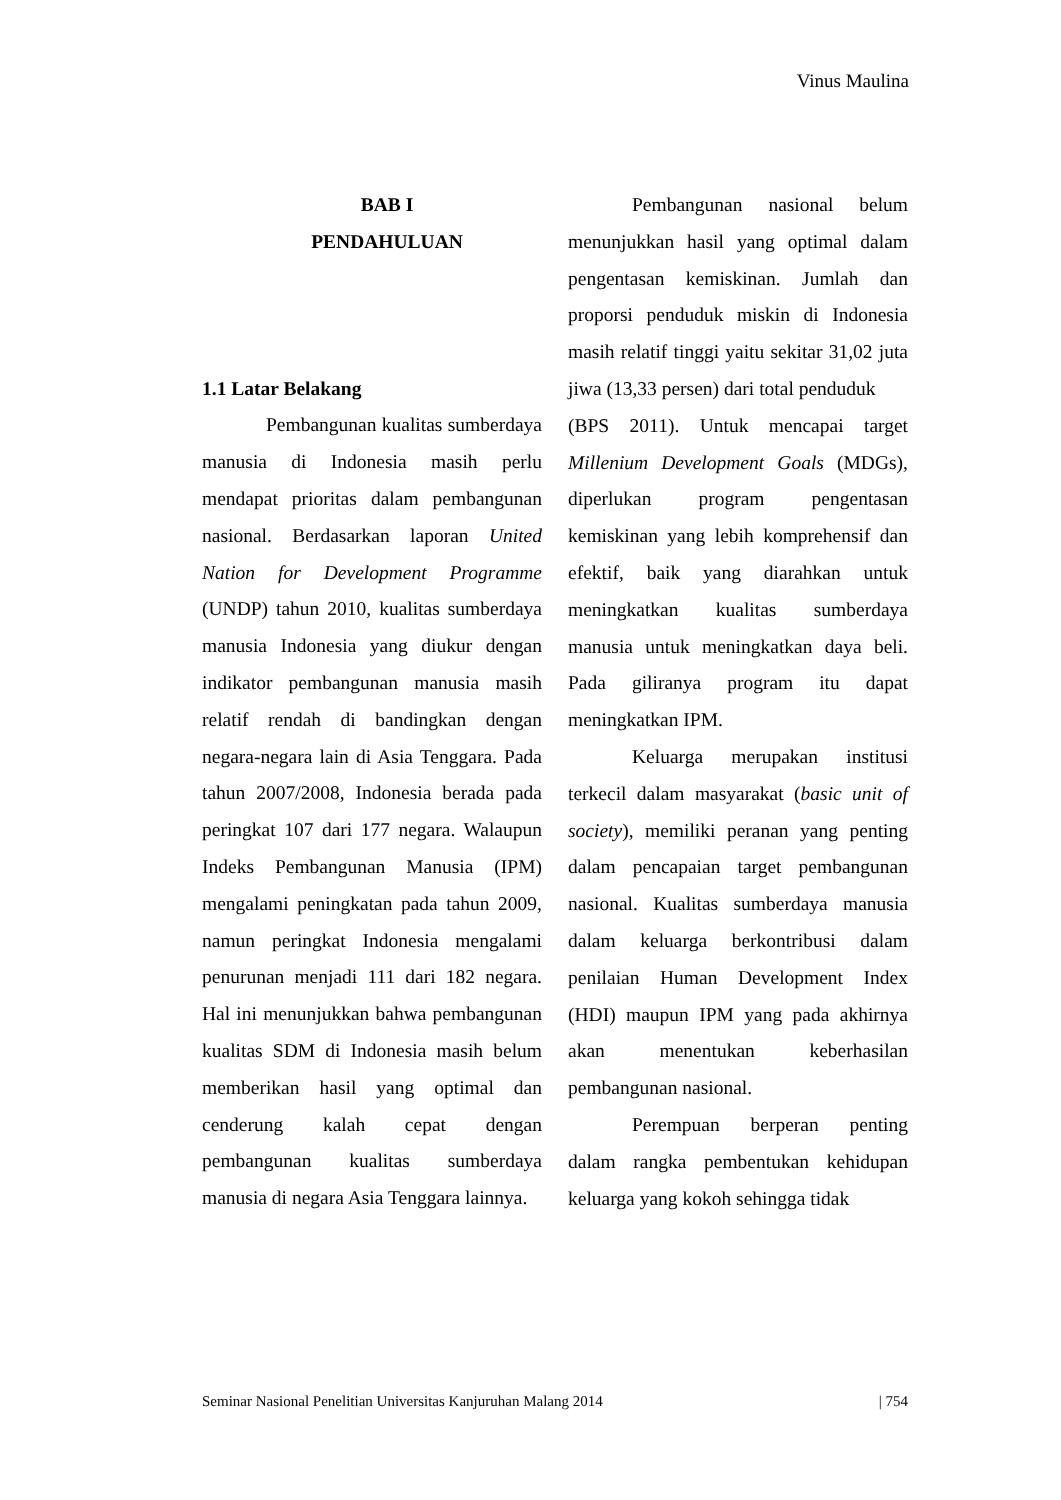Vinus Maulina
BAB I
PENDAHULUAN
1.1 Latar Belakang
Pembangunan kualitas sumberdaya manusia di Indonesia masih perlu mendapat prioritas dalam pembangunan nasional. Berdasarkan laporan United Nation for Development Programme (UNDP) tahun 2010, kualitas sumberdaya manusia Indonesia yang diukur dengan indikator pembangunan manusia masih relatif rendah di bandingkan dengan negara-negara lain di Asia Tenggara. Pada tahun 2007/2008, Indonesia berada pada peringkat 107 dari 177 negara. Walaupun Indeks Pembangunan Manusia (IPM) mengalami peningkatan pada tahun 2009, namun peringkat Indonesia mengalami penurunan menjadi 111 dari 182 negara. Hal ini menunjukkan bahwa pembangunan kualitas SDM di Indonesia masih belum memberikan hasil yang optimal dan cenderung kalah cepat dengan pembangunan kualitas sumberdaya manusia di negara Asia Tenggara lainnya.
Pembangunan nasional belum menunjukkan hasil yang optimal dalam pengentasan kemiskinan. Jumlah dan proporsi penduduk miskin di Indonesia masih relatif tinggi yaitu sekitar 31,02 juta jiwa (13,33 persen) dari total penduduk
(BPS 2011). Untuk mencapai target Millenium Development Goals (MDGs), diperlukan program pengentasan kemiskinan yang lebih komprehensif dan efektif, baik yang diarahkan untuk meningkatkan kualitas sumberdaya manusia untuk meningkatkan daya beli. Pada giliranya program itu dapat meningkatkan IPM.
Keluarga merupakan institusi terkecil dalam masyarakat (basic unit of society), memiliki peranan yang penting dalam pencapaian target pembangunan nasional. Kualitas sumberdaya manusia dalam keluarga berkontribusi dalam penilaian Human Development Index (HDI) maupun IPM yang pada akhirnya akan menentukan keberhasilan pembangunan nasional.
Perempuan berperan penting dalam rangka pembentukan kehidupan keluarga yang kokoh sehingga tidak
Seminar Nasional Penelitian Universitas Kanjuruhan Malang 2014 | 754